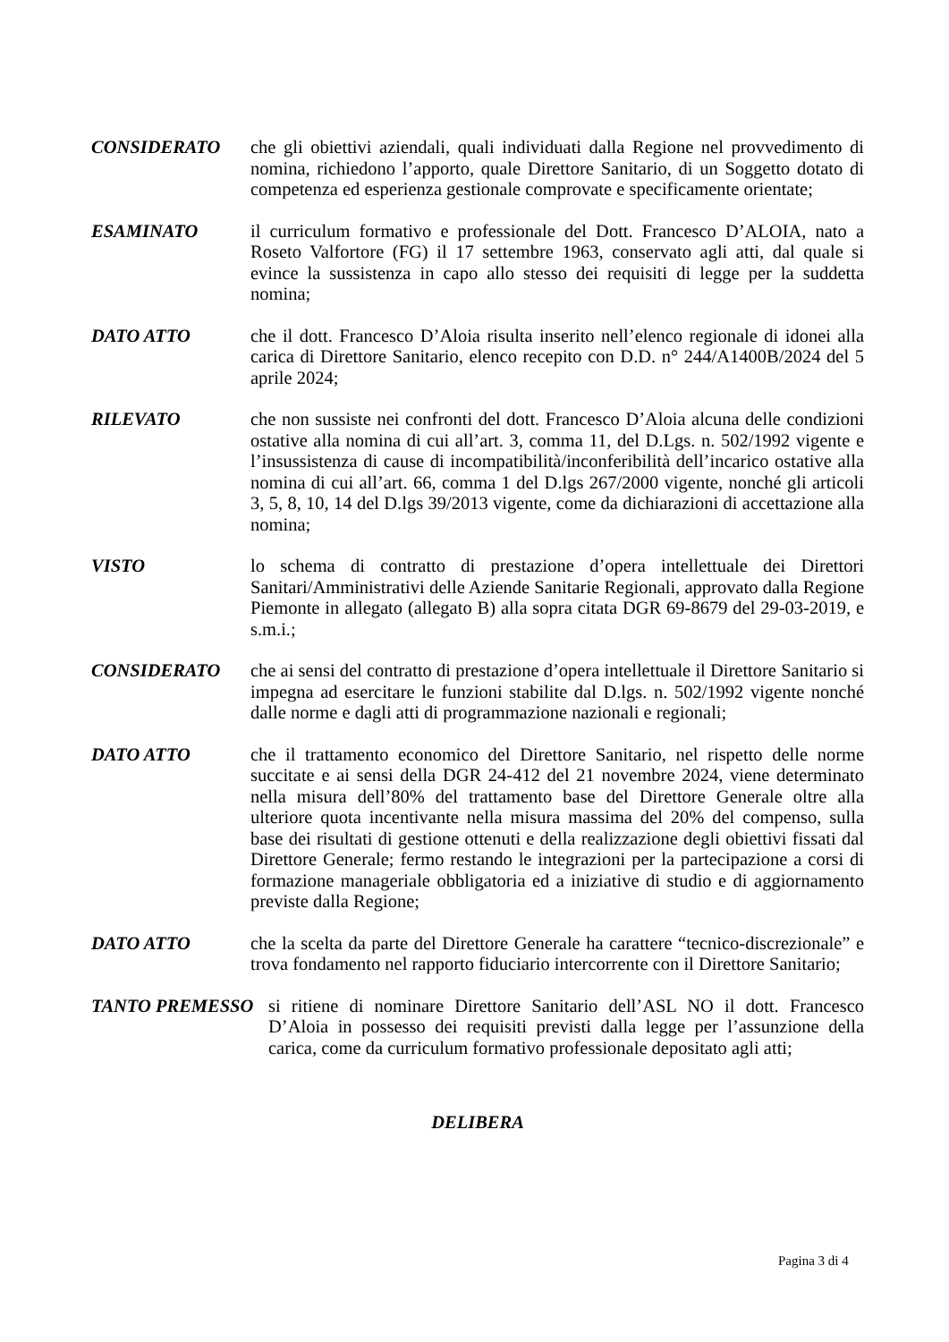CONSIDERATO che gli obiettivi aziendali, quali individuati dalla Regione nel provvedimento di nomina, richiedono l’apporto, quale Direttore Sanitario, di un Soggetto dotato di competenza ed esperienza gestionale comprovate e specificamente orientate;
ESAMINATO il curriculum formativo e professionale del Dott. Francesco D’ALOIA, nato a Roseto Valfortore (FG) il 17 settembre 1963, conservato agli atti, dal quale si evince la sussistenza in capo allo stesso dei requisiti di legge per la suddetta nomina;
DATO ATTO che il dott. Francesco D’Aloia risulta inserito nell’elenco regionale di idonei alla carica di Direttore Sanitario, elenco recepito con D.D. n° 244/A1400B/2024 del 5 aprile 2024;
RILEVATO che non sussiste nei confronti del dott. Francesco D’Aloia alcuna delle condizioni ostative alla nomina di cui all’art. 3, comma 11, del D.Lgs. n. 502/1992 vigente e l’insussistenza di cause di incompatibilità/inconferibilità dell’incarico ostative alla nomina di cui all’art. 66, comma 1 del D.lgs 267/2000 vigente, nonché gli articoli 3, 5, 8, 10, 14 del D.lgs 39/2013 vigente, come da dichiarazioni di accettazione alla nomina;
VISTO lo schema di contratto di prestazione d’opera intellettuale dei Direttori Sanitari/Amministrativi delle Aziende Sanitarie Regionali, approvato dalla Regione Piemonte in allegato (allegato B) alla sopra citata DGR 69-8679 del 29-03-2019, e s.m.i.;
CONSIDERATO che ai sensi del contratto di prestazione d’opera intellettuale il Direttore Sanitario si impegna ad esercitare le funzioni stabilite dal D.lgs. n. 502/1992 vigente nonché dalle norme e dagli atti di programmazione nazionali e regionali;
DATO ATTO che il trattamento economico del Direttore Sanitario, nel rispetto delle norme succitate e ai sensi della DGR 24-412 del 21 novembre 2024, viene determinato nella misura dell’80% del trattamento base del Direttore Generale oltre alla ulteriore quota incentivante nella misura massima del 20% del compenso, sulla base dei risultati di gestione ottenuti e della realizzazione degli obiettivi fissati dal Direttore Generale; fermo restando le integrazioni per la partecipazione a corsi di formazione manageriale obbligatoria ed a iniziative di studio e di aggiornamento previste dalla Regione;
DATO ATTO che la scelta da parte del Direttore Generale ha carattere “tecnico-discrezionale” e trova fondamento nel rapporto fiduciario intercorrente con il Direttore Sanitario;
TANTO PREMESSO si ritiene di nominare Direttore Sanitario dell’ASL NO il dott. Francesco D’Aloia in possesso dei requisiti previsti dalla legge per l’assunzione della carica, come da curriculum formativo professionale depositato agli atti;
DELIBERA
Pagina 3 di 4